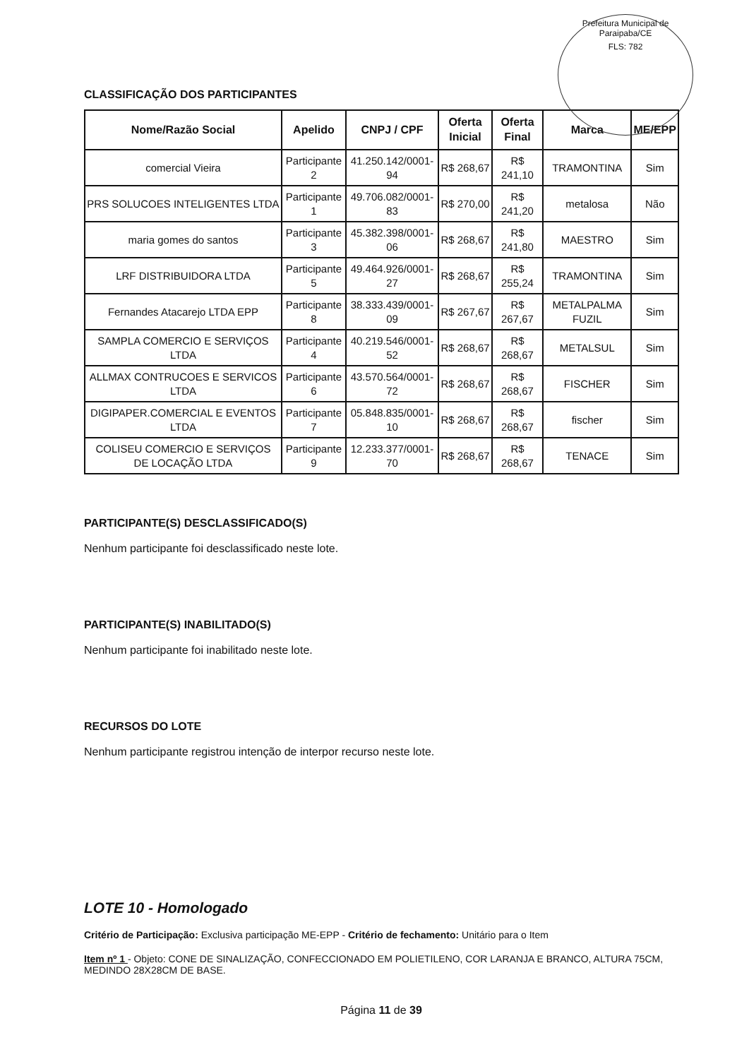Prefeitura Municipal de Paraipaba/CE
FLS: 782
CLASSIFICAÇÃO DOS PARTICIPANTES
| Nome/Razão Social | Apelido | CNPJ / CPF | Oferta Inicial | Oferta Final | Marca | ME/EPP |
| --- | --- | --- | --- | --- | --- | --- |
| comercial Vieira | Participante 2 | 41.250.142/0001-94 | R$ 268,67 | R$ 241,10 | TRAMONTINA | Sim |
| PRS SOLUCOES INTELIGENTES LTDA | Participante 1 | 49.706.082/0001-83 | R$ 270,00 | R$ 241,20 | metalosa | Não |
| maria gomes do santos | Participante 3 | 45.382.398/0001-06 | R$ 268,67 | R$ 241,80 | MAESTRO | Sim |
| LRF DISTRIBUIDORA LTDA | Participante 5 | 49.464.926/0001-27 | R$ 268,67 | R$ 255,24 | TRAMONTINA | Sim |
| Fernandes Atacarejo LTDA EPP | Participante 8 | 38.333.439/0001-09 | R$ 267,67 | R$ 267,67 | METALPALMA FUZIL | Sim |
| SAMPLA COMERCIO E SERVIÇOS LTDA | Participante 4 | 40.219.546/0001-52 | R$ 268,67 | R$ 268,67 | METALSUL | Sim |
| ALLMAX CONTRUCOES E SERVICOS LTDA | Participante 6 | 43.570.564/0001-72 | R$ 268,67 | R$ 268,67 | FISCHER | Sim |
| DIGIPAPER.COMERCIAL E EVENTOS LTDA | Participante 7 | 05.848.835/0001-10 | R$ 268,67 | R$ 268,67 | fischer | Sim |
| COLISEU COMERCIO E SERVIÇOS DE LOCAÇÃO LTDA | Participante 9 | 12.233.377/0001-70 | R$ 268,67 | R$ 268,67 | TENACE | Sim |
PARTICIPANTE(S) DESCLASSIFICADO(S)
Nenhum participante foi desclassificado neste lote.
PARTICIPANTE(S) INABILITADO(S)
Nenhum participante foi inabilitado neste lote.
RECURSOS DO LOTE
Nenhum participante registrou intenção de interpor recurso neste lote.
LOTE 10 - Homologado
Critério de Participação: Exclusiva participação ME-EPP - Critério de fechamento: Unitário para o Item
Item nº 1 - Objeto: CONE DE SINALIZAÇÃO, CONFECCIONADO EM POLIETILENO, COR LARANJA E BRANCO, ALTURA 75CM, MEDINDO 28X28CM DE BASE.
Página 11 de 39